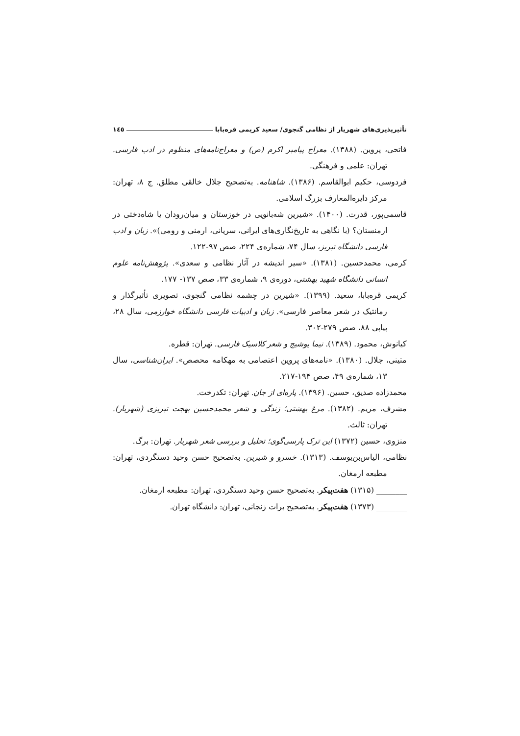تأثیرپذیری‌های شهریار از نظامی گنجوی/ سعید کریمی قره‌بابا ۱٤٥
فاتحی، پروین. (۱۳۸۸). معراج پیامبر اکرم (ص) و معراج‌نامه‌های منظوم در ادب فارسی. تهران: علمی و فرهنگی.
فردوسی، حکیم ابوالقاسم. (۱۳۸۶). شاهنامه. به‌تصحیح جلال خالقی مطلق. ج ۸، تهران: مرکز دایره‌المعارف بزرگ اسلامی.
قاسمی‌پور، قدرت. (۱۴۰۰). «شیرین شه‌بانویی در خوزستان و میان‌رودان یا شاه‌دختی در ارمنستان؟ (با نگاهی به تاریخ‌نگاری‌های ایرانی، سریانی، ارمنی و رومی)». زبان و ادب فارسی دانشگاه تبریز، سال ۷۴، شماره‌ی ۲۲۴، صص ۹۷-۱۲۲.
کرمی، محمدحسین. (۱۳۸۱). «سیر اندیشه در آثار نظامی و سعدی». پژوهش‌نامه علوم انسانی دانشگاه شهید بهشتی، دوره‌ی ۹، شماره‌ی ۳۳، صص ۱۳۷- ۱۷۷.
کریمی قره‌بابا، سعید. (۱۳۹۹). «شیرین در چشمه نظامی گنجوی، تصویری تأثیرگذار و رمانتیک در شعر معاصر فارسی». زبان و ادبیات فارسی دانشگاه خوارزمی، سال ۲۸، پیاپی ۸۸، صص ۲۷۹-۳۰۲.
کیانوش، محمود. (۱۳۸۹). نیما یوشیج و شعر کلاسیک فارسی. تهران: قطره.
متینی، جلال. (۱۳۸۰). «نامه‌های پروین اعتصامی به مهکامه محصص». ایران‌شناسی، سال ۱۳، شماره‌ی ۴۹، صص ۱۹۴-۲۱۷.
محمدزاده صدیق، حسین. (۱۳۹۶). پاره‌ای از جان. تهران: تکدرخت.
مشرف، مریم. (۱۳۸۲). مرغ بهشتی؛ زندگی و شعر محمدحسین بهجت تبریزی (شهریار). تهران: ثالث.
منزوی، حسین (۱۳۷۲) این ترک پارسی‌گوی؛ تحلیل و بررسی شعر شهریار. تهران: برگ.
نظامی، الیاس‌بن‌یوسف. (۱۳۱۳). خسرو و شیرین. به‌تصحیح حسن وحید دستگردی، تهران: مطبعه ارمغان.
________ (۱۳۱۵) هفت‌پیکر. به‌تصحیح حسن وحید دستگردی، تهران: مطبعه ارمغان.
________ (۱۳۷۳) هفت‌پیکر. به‌تصحیح برات زنجانی، تهران: دانشگاه تهران.